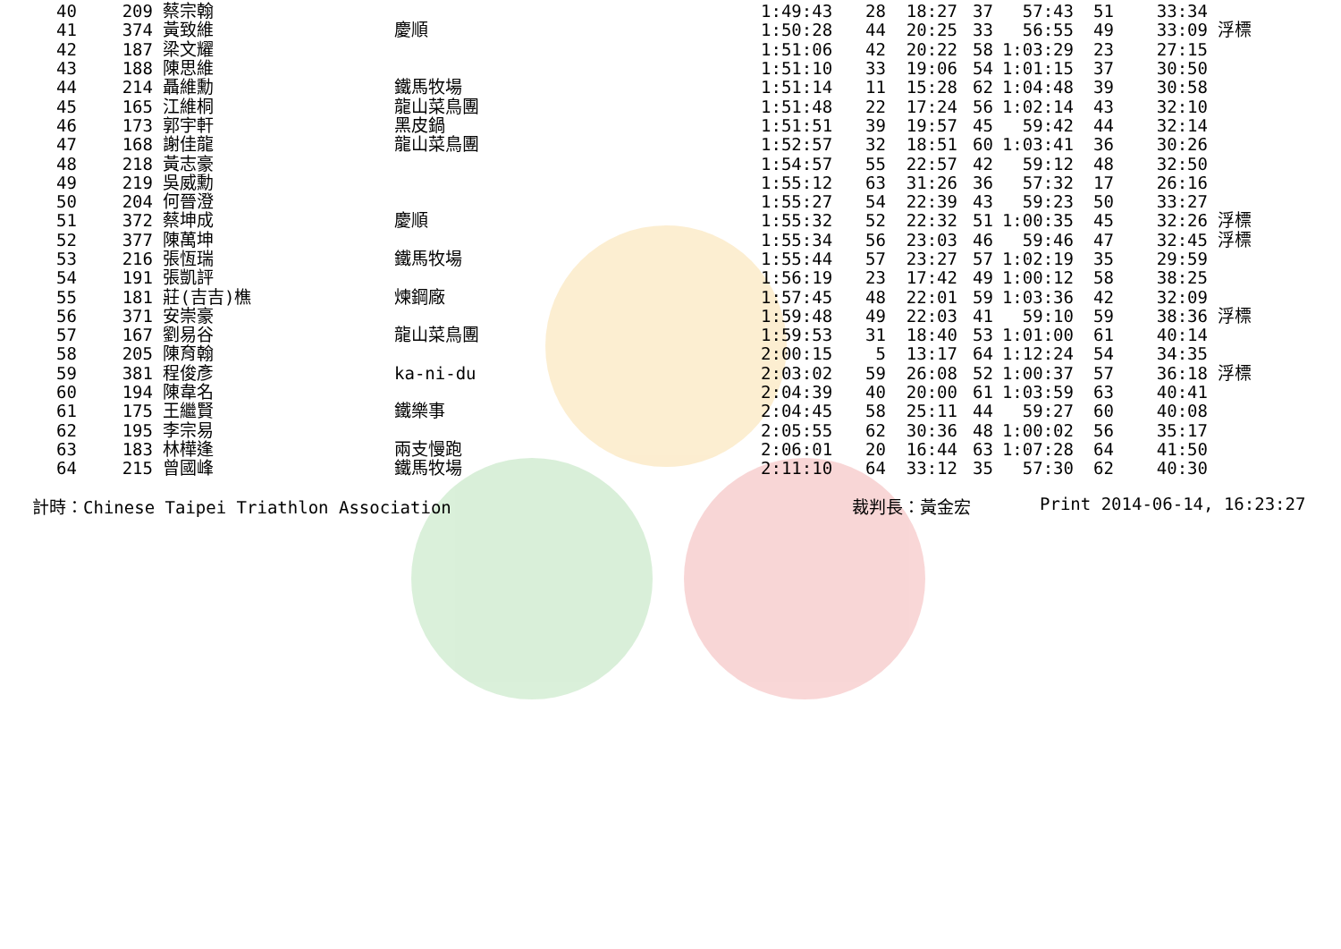| 40 | 209 | 蔡宗翰 | | 1:49:43 | 28 | 18:27 | 37 | 57:43 | 51 | 33:34 | |
| 41 | 374 | 黃致維 | 慶順 | 1:50:28 | 44 | 20:25 | 33 | 56:55 | 49 | 33:09 | 浮標 |
| 42 | 187 | 梁文耀 | | 1:51:06 | 42 | 20:22 | 58 | 1:03:29 | 23 | 27:15 | |
| 43 | 188 | 陳思維 | | 1:51:10 | 33 | 19:06 | 54 | 1:01:15 | 37 | 30:50 | |
| 44 | 214 | 聶維勳 | 鐵馬牧場 | 1:51:14 | 11 | 15:28 | 62 | 1:04:48 | 39 | 30:58 | |
| 45 | 165 | 江維桐 | 龍山菜鳥團 | 1:51:48 | 22 | 17:24 | 56 | 1:02:14 | 43 | 32:10 | |
| 46 | 173 | 郭宇軒 | 黑皮鍋 | 1:51:51 | 39 | 19:57 | 45 | 59:42 | 44 | 32:14 | |
| 47 | 168 | 謝佳龍 | 龍山菜鳥團 | 1:52:57 | 32 | 18:51 | 60 | 1:03:41 | 36 | 30:26 | |
| 48 | 218 | 黃志豪 | | 1:54:57 | 55 | 22:57 | 42 | 59:12 | 48 | 32:50 | |
| 49 | 219 | 吳威勳 | | 1:55:12 | 63 | 31:26 | 36 | 57:32 | 17 | 26:16 | |
| 50 | 204 | 何晉澄 | | 1:55:27 | 54 | 22:39 | 43 | 59:23 | 50 | 33:27 | |
| 51 | 372 | 蔡坤成 | 慶順 | 1:55:32 | 52 | 22:32 | 51 | 1:00:35 | 45 | 32:26 | 浮標 |
| 52 | 377 | 陳萬坤 | | 1:55:34 | 56 | 23:03 | 46 | 59:46 | 47 | 32:45 | 浮標 |
| 53 | 216 | 張恆瑞 | 鐵馬牧場 | 1:55:44 | 57 | 23:27 | 57 | 1:02:19 | 35 | 29:59 | |
| 54 | 191 | 張凱評 | | 1:56:19 | 23 | 17:42 | 49 | 1:00:12 | 58 | 38:25 | |
| 55 | 181 | 莊(吉吉)樵 | 煉鋼廠 | 1:57:45 | 48 | 22:01 | 59 | 1:03:36 | 42 | 32:09 | |
| 56 | 371 | 安崇豪 | | 1:59:48 | 49 | 22:03 | 41 | 59:10 | 59 | 38:36 | 浮標 |
| 57 | 167 | 劉易谷 | 龍山菜鳥團 | 1:59:53 | 31 | 18:40 | 53 | 1:01:00 | 61 | 40:14 | |
| 58 | 205 | 陳育翰 | | 2:00:15 | 5 | 13:17 | 64 | 1:12:24 | 54 | 34:35 | |
| 59 | 381 | 程俊彥 | ka-ni-du | 2:03:02 | 59 | 26:08 | 52 | 1:00:37 | 57 | 36:18 | 浮標 |
| 60 | 194 | 陳韋名 | | 2:04:39 | 40 | 20:00 | 61 | 1:03:59 | 63 | 40:41 | |
| 61 | 175 | 王繼賢 | 鐵樂事 | 2:04:45 | 58 | 25:11 | 44 | 59:27 | 60 | 40:08 | |
| 62 | 195 | 李宗易 | | 2:05:55 | 62 | 30:36 | 48 | 1:00:02 | 56 | 35:17 | |
| 63 | 183 | 林樺逢 | 兩支慢跑 | 2:06:01 | 20 | 16:44 | 63 | 1:07:28 | 64 | 41:50 | |
| 64 | 215 | 曾國峰 | 鐵馬牧場 | 2:11:10 | 64 | 33:12 | 35 | 57:30 | 62 | 40:30 | |
計時：Chinese Taipei Triathlon Association 裁判長：黃金宏 Print 2014-06-14, 16:23:27